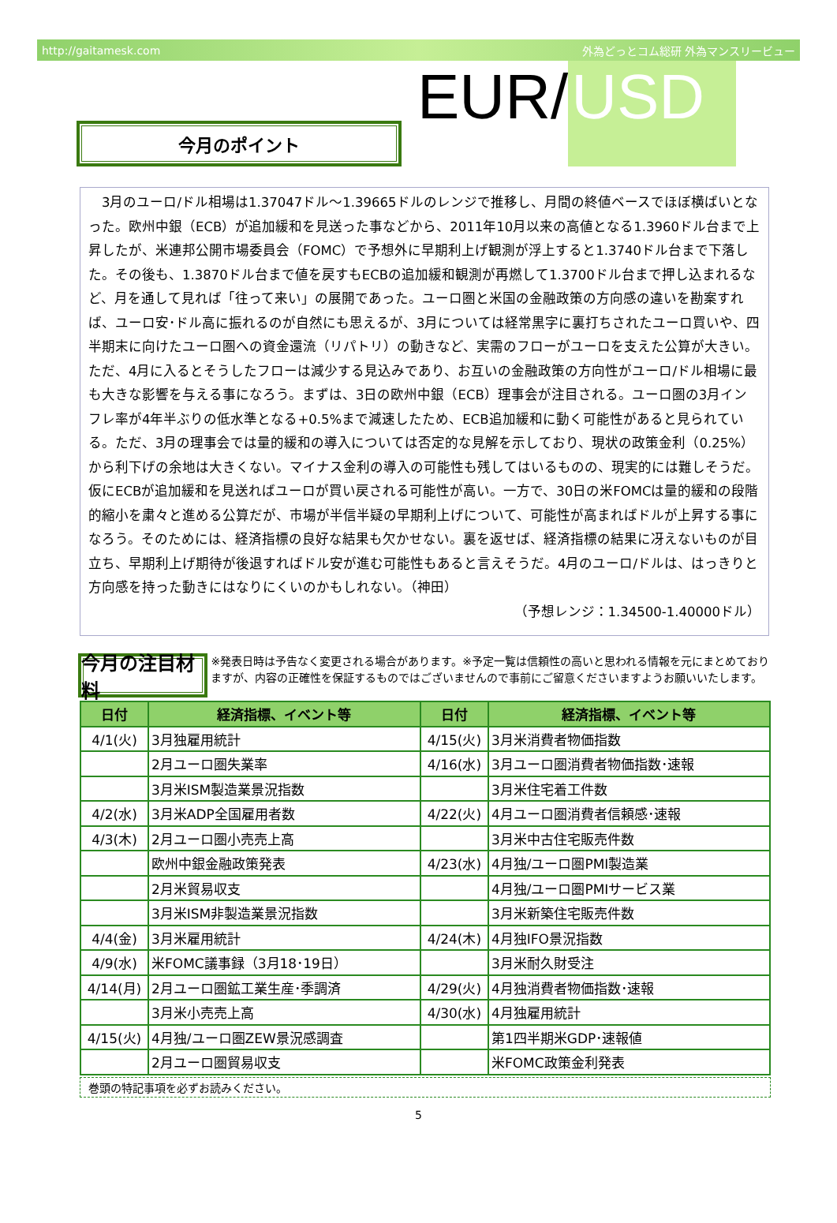http://gaitamesk.com 外為どっとコム総研 外為マンスリービュー
今月のポイント
EUR/ USD
　3月のユーロ/ドル相場は1.37047ドル～1.39665ドルのレンジで推移し、月間の終値ベースでほぼ横ばいとなった。欧州中銀（ECB）が追加緩和を見送った事などから、2011年10月以来の高値となる1.3960ドル台まで上昇したが、米連邦公開市場委員会（FOMC）で予想外に早期利上げ観測が浮上すると1.3740ドル台まで下落した。その後も、1.3870ドル台まで値を戻すもECBの追加緩和観測が再燃して1.3700ドル台まで押し込まれるなど、月を通して見れば「往って来い」の展開であった。ユーロ圏と米国の金融政策の方向感の違いを勘案すれば、ユーロ安･ドル高に振れるのが自然にも思えるが、3月については経常黒字に裏打ちされたユーロ買いや、四半期末に向けたユーロ圏への資金還流（リパトリ）の動きなど、実需のフローがユーロを支えた公算が大きい。ただ、4月に入るとそうしたフローは減少する見込みであり、お互いの金融政策の方向性がユーロ/ドル相場に最も大きな影響を与える事になろう。まずは、3日の欧州中銀（ECB）理事会が注目される。ユーロ圏の3月インフレ率が4年半ぶりの低水準となる+0.5%まで減速したため、ECB追加緩和に動く可能性があると見られている。ただ、3月の理事会では量的緩和の導入については否定的な見解を示しており、現状の政策金利（0.25%）から利下げの余地は大きくない。マイナス金利の導入の可能性も残してはいるものの、現実的には難しそうだ。仮にECBが追加緩和を見送ればユーロが買い戻される可能性が高い。一方で、30日の米FOMCは量的緩和の段階的縮小を粛々と進める公算だが、市場が半信半疑の早期利上げについて、可能性が高まればドルが上昇する事になろう。そのためには、経済指標の良好な結果も欠かせない。裏を返せば、経済指標の結果に冴えないものが目立ち、早期利上げ期待が後退すればドル安が進む可能性もあると言えそうだ。4月のユーロ/ドルは、はっきりと方向感を持った動きにはなりにくいのかもしれない。（神田）
（予想レンジ：1.34500-1.40000ドル）
今月の注目材料
※発表日時は予告なく変更される場合があります。※予定一覧は信頼性の高いと思われる情報を元にまとめておりますが、内容の正確性を保証するものではございませんので事前にご留意くださいますようお願いいたします。
| 日付 | 経済指標、イベント等 | 日付 | 経済指標、イベント等 |
| --- | --- | --- | --- |
| 4/1(火) | 3月独雇用統計 | 4/15(火) | 3月米消費者物価指数 |
| | 2月ユーロ圏失業率 | 4/16(水) | 3月ユーロ圏消費者物価指数･速報 |
| | 3月米ISM製造業景況指数 | | 3月米住宅着工件数 |
| 4/2(水) | 3月米ADP全国雇用者数 | 4/22(火) | 4月ユーロ圏消費者信頼感･速報 |
| 4/3(木) | 2月ユーロ圏小売売上高 | | 3月米中古住宅販売件数 |
| | 欧州中銀金融政策発表 | 4/23(水) | 4月独/ユーロ圏PMI製造業 |
| | 2月米貿易収支 | | 4月独/ユーロ圏PMIサービス業 |
| | 3月米ISM非製造業景況指数 | | 3月米新築住宅販売件数 |
| 4/4(金) | 3月米雇用統計 | 4/24(木) | 4月独IFO景況指数 |
| 4/9(水) | 米FOMC議事録（3月18･19日） | | 3月米耐久財受注 |
| 4/14(月) | 2月ユーロ圏鉱工業生産･季調済 | 4/29(火) | 4月独消費者物価指数･速報 |
| | 3月米小売売上高 | 4/30(水) | 4月独雇用統計 |
| 4/15(火) | 4月独/ユーロ圏ZEW景況感調査 | | 第1四半期米GDP･速報値 |
| | 2月ユーロ圏貿易収支 | | 米FOMC政策金利発表 |
巻頭の特記事項を必ずお読みください。
5